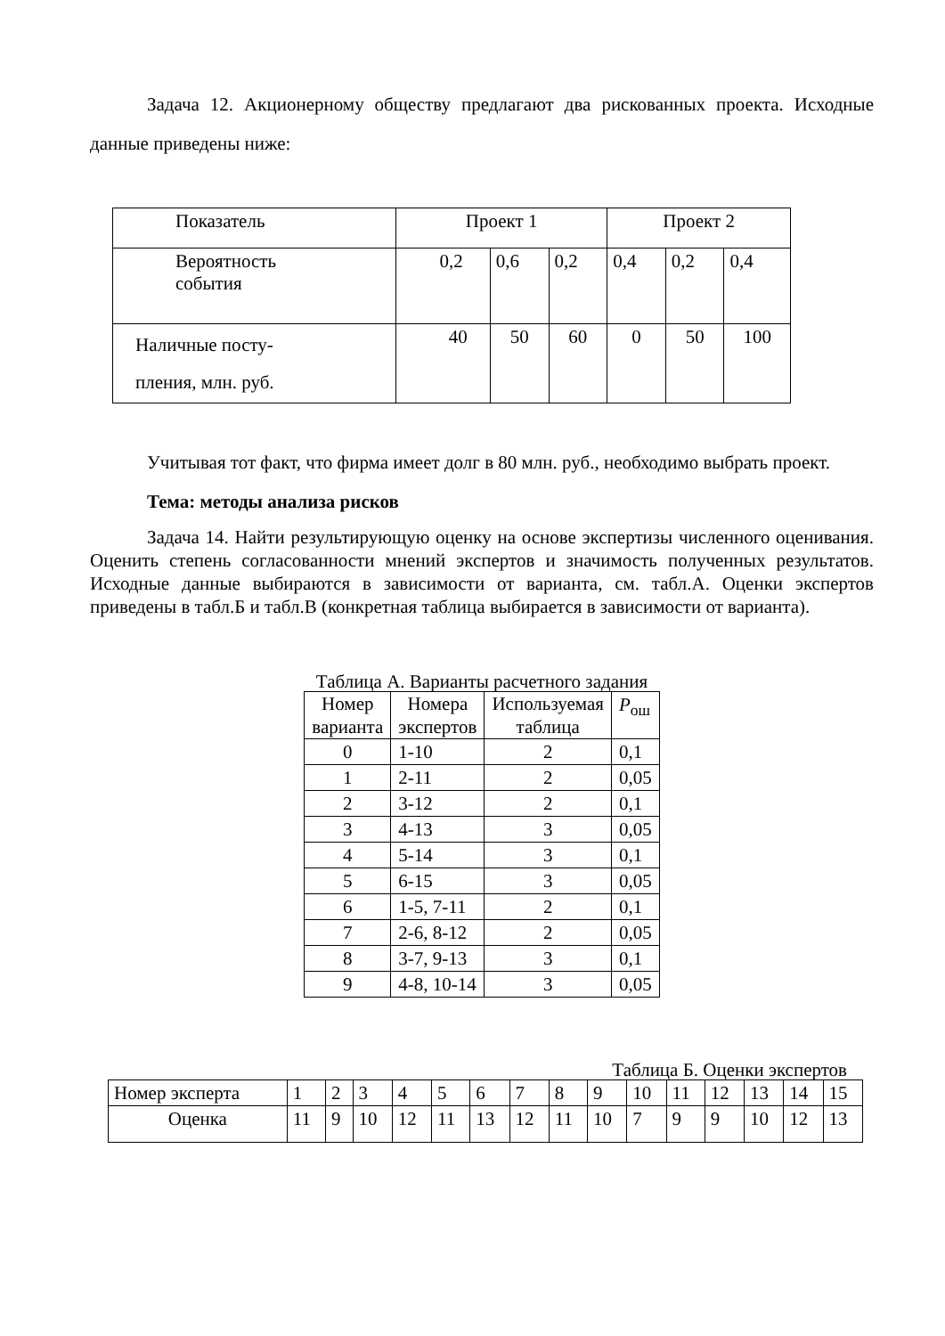Задача 12. Акционерному обществу предлагают два рискованных проекта. Исходные данные приведены ниже:
| Показатель | Проект 1 | | | Проект 2 | | |
| Вероятность события | 0,2 | 0,6 | 0,2 | 0,4 | 0,2 | 0,4 |
| Наличные посту- пления, млн. руб. | 40 | 50 | 60 | 0 | 50 | 100 |
Учитывая тот факт, что фирма имеет долг в 80 млн. руб., необходимо выбрать проект.
Тема: методы анализа рисков
Задача 14. Найти результирующую оценку на основе экспертизы численного оценивания. Оценить степень согласованности мнений экспертов и значимость полученных результатов. Исходные данные выбираются в зависимости от варианта, см. табл.А. Оценки экспертов приведены в табл.Б и табл.В (конкретная таблица выбирается в зависимости от варианта).
Таблица А. Варианты расчетного задания
| Номер варианта | Номера экспертов | Используемая таблица | P<sub>ош</sub> |
| 0 | 1-10 | 2 | 0,1 |
| 1 | 2-11 | 2 | 0,05 |
| 2 | 3-12 | 2 | 0,1 |
| 3 | 4-13 | 3 | 0,05 |
| 4 | 5-14 | 3 | 0,1 |
| 5 | 6-15 | 3 | 0,05 |
| 6 | 1-5, 7-11 | 2 | 0,1 |
| 7 | 2-6, 8-12 | 2 | 0,05 |
| 8 | 3-7, 9-13 | 3 | 0,1 |
| 9 | 4-8, 10-14 | 3 | 0,05 |
Таблица Б. Оценки экспертов
| Номер эксперта | 1 | 2 | 3 | 4 | 5 | 6 | 7 | 8 | 9 | 10 | 11 | 12 | 13 | 14 | 15 |
| Оценка | 11 | 9 | 10 | 12 | 11 | 13 | 12 | 11 | 10 | 7 | 9 | 9 | 10 | 12 | 13 |